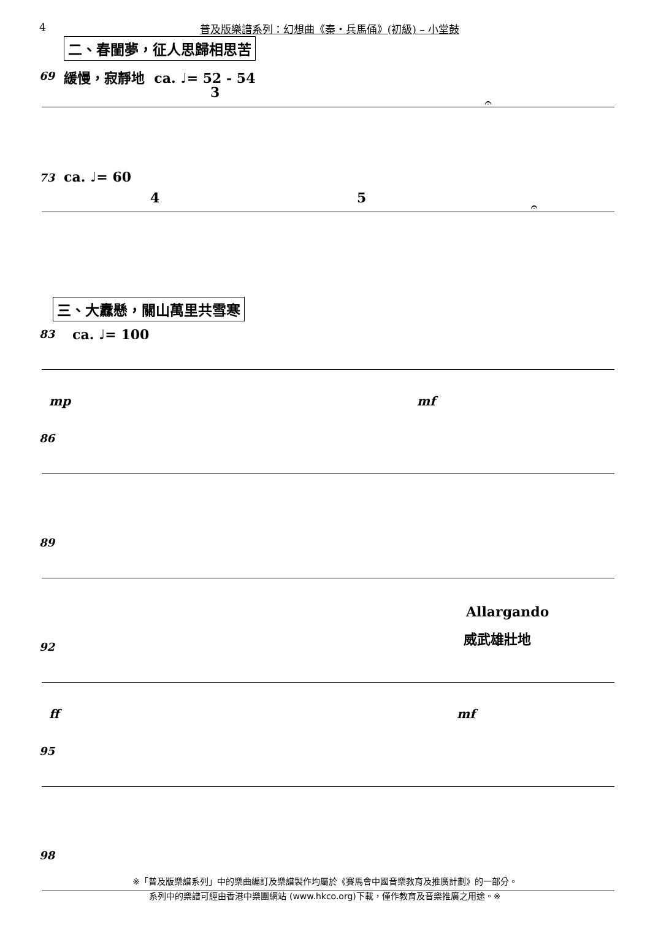4 普及版樂譜系列：幻想曲《秦・兵馬俑》(初級) – 小堂鼓
二、春閨夢，征人思歸相思苦
69 緩慢，寂靜地 ca. ♩= 52 - 54
3
𝄐
73 ca. ♩= 60
4 5
𝄐
三、大纛懸，關山萬里共雪寒
83 ca. ♩= 100
mp mf
86
89
Allargando
威武雄壯地
92
ff mf
95
98
※「普及版樂譜系列」中的樂曲編訂及樂譜製作均屬於《賽馬會中國音樂教育及推廣計劃》的一部分。
系列中的樂譜可經由香港中樂團網站 (www.hkco.org)下載，僅作教育及音樂推廣之用途。※